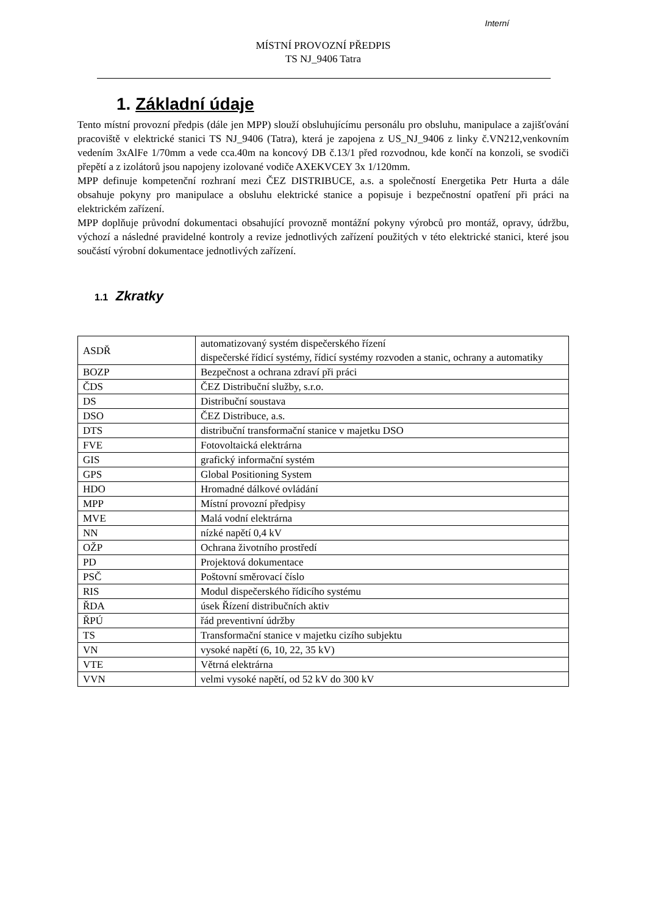Interní
MÍSTNÍ PROVOZNÍ PŘEDPIS
TS NJ_9406 Tatra
1. Základní údaje
Tento místní provozní předpis (dále jen MPP) slouží obsluhujícímu personálu pro obsluhu, manipulace a zajišťování pracoviště v elektrické stanici TS NJ_9406 (Tatra), která je zapojena z US_NJ_9406 z linky č.VN212,venkovním vedením 3xAlFe 1/70mm a vede cca.40m na koncový DB č.13/1 před rozvodnou, kde končí na konzoli, se svodiči přepětí a z izolátorů jsou napojeny izolované vodiče AXEKVCEY 3x 1/120mm.
MPP definuje kompetenční rozhraní mezi ČEZ DISTRIBUCE, a.s. a společností Energetika Petr Hurta a dále obsahuje pokyny pro manipulace a obsluhu elektrické stanice a popisuje i bezpečnostní opatření při práci na elektrickém zařízení.
MPP doplňuje průvodní dokumentaci obsahující provozně montážní pokyny výrobců pro montáž, opravy, údržbu, výchozí a následné pravidelné kontroly a revize jednotlivých zařízení použitých v této elektrické stanici, které jsou součástí výrobní dokumentace jednotlivých zařízení.
1.1 Zkratky
| ASDŘ | automatizovaný systém dispečerského řízení dispečerské řídicí systémy, řídicí systémy rozvoden a stanic, ochrany a automatiky |
| BOZP | Bezpečnost a ochrana zdraví při práci |
| ČDS | ČEZ Distribuční služby, s.r.o. |
| DS | Distribuční soustava |
| DSO | ČEZ Distribuce, a.s. |
| DTS | distribuční transformační stanice v majetku DSO |
| FVE | Fotovoltaická elektrárna |
| GIS | grafický informační systém |
| GPS | Global Positioning System |
| HDO | Hromadné dálkové ovládání |
| MPP | Místní provozní předpisy |
| MVE | Malá vodní elektrárna |
| NN | nízké napětí 0,4 kV |
| OŽP | Ochrana životního prostředí |
| PD | Projektová dokumentace |
| PSČ | Poštovní směrovací číslo |
| RIS | Modul dispečerského řídicího systému |
| ŘDA | úsek Řízení distribučních aktiv |
| ŘPÚ | řád preventivní údržby |
| TS | Transformační stanice v majetku cizího subjektu |
| VN | vysoké napětí (6, 10, 22, 35 kV) |
| VTE | Větrná elektrárna |
| VVN | velmi vysoké napětí, od 52 kV do 300 kV |